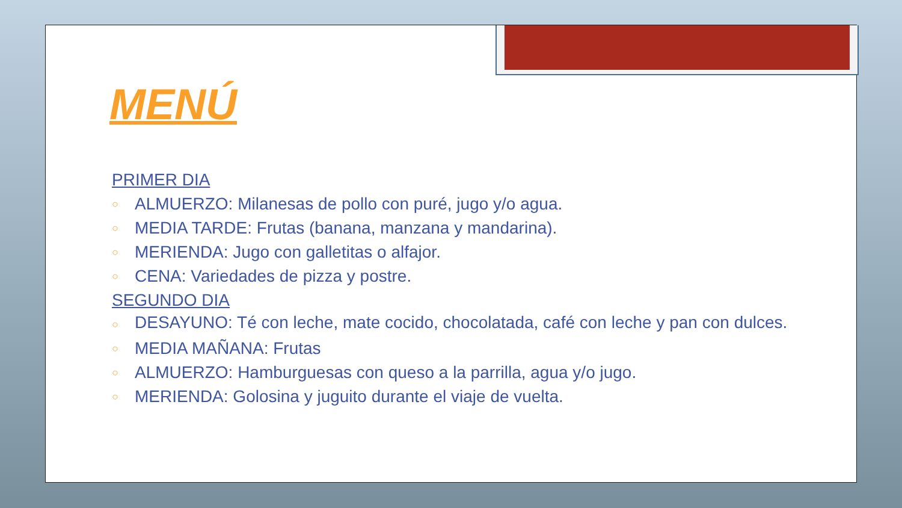MENÚ
PRIMER DIA
○ ALMUERZO: Milanesas de pollo con puré, jugo y/o agua.
○ MEDIA TARDE: Frutas (banana, manzana y mandarina).
○ MERIENDA: Jugo con galletitas o alfajor.
○ CENA: Variedades de pizza y postre.
SEGUNDO DIA
○ DESAYUNO: Té con leche, mate cocido, chocolatada, café con leche y pan con dulces.
○ MEDIA MAÑANA: Frutas
○ ALMUERZO: Hamburguesas con queso a la parrilla, agua y/o jugo.
○ MERIENDA: Golosina y juguito durante el viaje de vuelta.